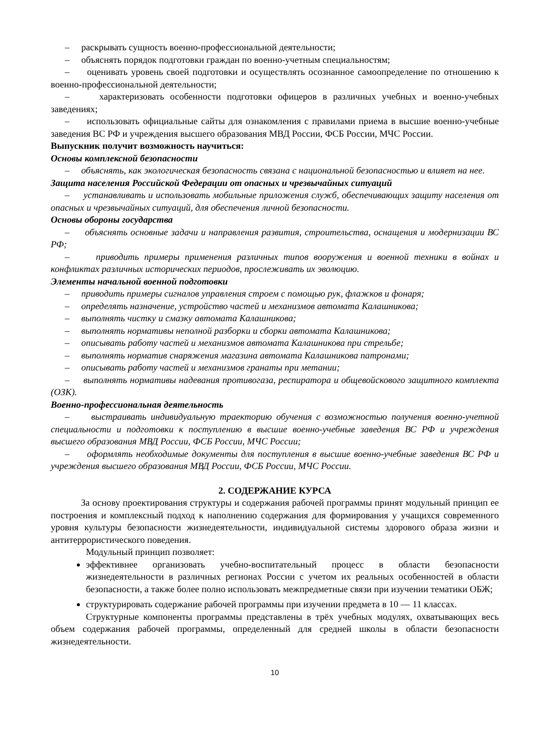– раскрывать сущность военно-профессиональной деятельности;
– объяснять порядок подготовки граждан по военно-учетным специальностям;
– оценивать уровень своей подготовки и осуществлять осознанное самоопределение по отношению к военно-профессиональной деятельности;
– характеризовать особенности подготовки офицеров в различных учебных и военно-учебных заведениях;
– использовать официальные сайты для ознакомления с правилами приема в высшие военно-учебные заведения ВС РФ и учреждения высшего образования МВД России, ФСБ России, МЧС России.
Выпускник получит возможность научиться:
Основы комплексной безопасности
– объяснять, как экологическая безопасность связана с национальной безопасностью и влияет на нее.
Защита населения Российской Федерации от опасных и чрезвычайных ситуаций
– устанавливать и использовать мобильные приложения служб, обеспечивающих защиту населения от опасных и чрезвычайных ситуаций, для обеспечения личной безопасности.
Основы обороны государства
– объяснять основные задачи и направления развития, строительства, оснащения и модернизации ВС РФ;
– приводить примеры применения различных типов вооружения и военной техники в войнах и конфликтах различных исторических периодов, прослеживать их эволюцию.
Элементы начальной военной подготовки
– приводить примеры сигналов управления строем с помощью рук, флажков и фонаря;
– определять назначение, устройство частей и механизмов автомата Калашникова;
– выполнять чистку и смазку автомата Калашникова;
– выполнять нормативы неполной разборки и сборки автомата Калашникова;
– описывать работу частей и механизмов автомата Калашникова при стрельбе;
– выполнять норматив снаряжения магазина автомата Калашникова патронами;
– описывать работу частей и механизмов гранаты при метании;
– выполнять нормативы надевания противогаза, респиратора и общевойскового защитного комплекта (ОЗК).
Военно-профессиональная деятельность
– выстраивать индивидуальную траекторию обучения с возможностью получения военно-учетной специальности и подготовки к поступлению в высшие военно-учебные заведения ВС РФ и учреждения высшего образования МВД России, ФСБ России, МЧС России;
– оформлять необходимые документы для поступления в высшие военно-учебные заведения ВС РФ и учреждения высшего образования МВД России, ФСБ России, МЧС России.
2. СОДЕРЖАНИЕ КУРСА
За основу проектирования структуры и содержания рабочей программы принят модульный принцип ее построения и комплексный подход к наполнению содержания для формирования у учащихся современного уровня культуры безопасности жизнедеятельности, индивидуальной системы здорового образа жизни и антитеррористического поведения.
Модульный принцип позволяет:
эффективнее организовать учебно-воспитательный процесс в области безопасности жизнедеятельности в различных регионах России с учетом их реальных особенностей в области безопасности, а также более полно использовать межпредметные связи при изучении тематики ОБЖ;
структурировать содержание рабочей программы при изучении предмета в 10 — 11 классах.
Структурные компоненты программы представлены в трёх учебных модулях, охватывающих весь объем содержания рабочей программы, определенный для средней школы в области безопасности жизнедеятельности.
10